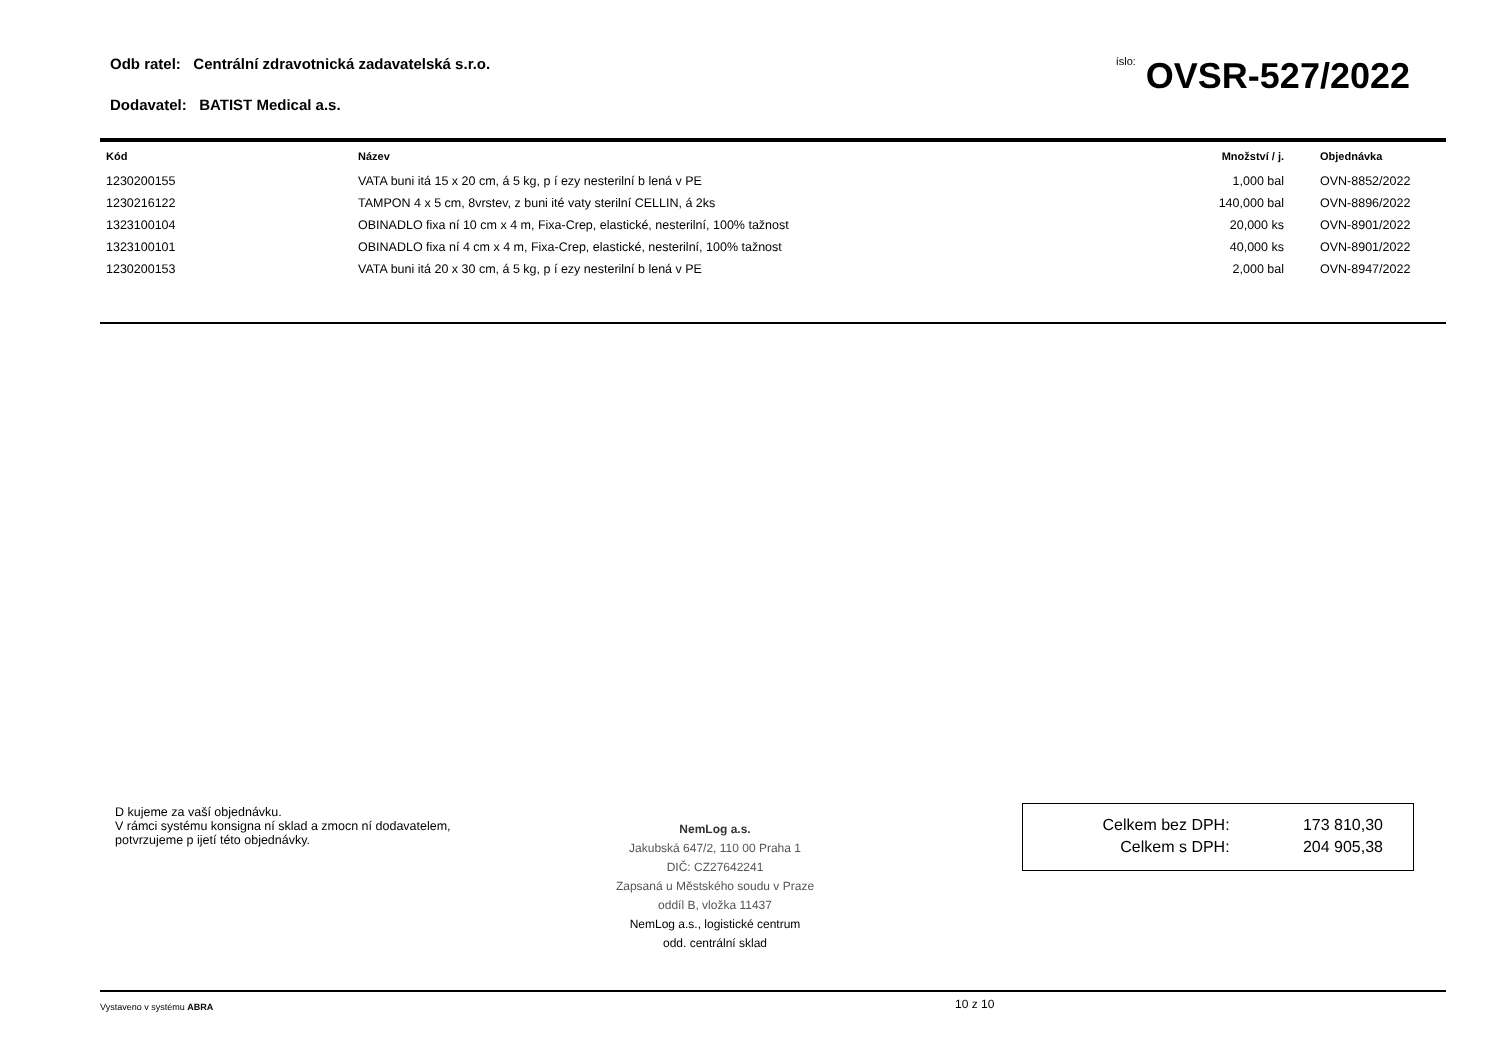<sup>íslo:</sup> OVSR-527/2022
Odb ratel: Centrální zdravotnická zadavatelská s.r.o.
Dodavatel: BATIST Medical a.s.
| Kód | Název | Množství / j. | Objednávka |
| --- | --- | --- | --- |
| 1230200155 | VATA buni itá 15 x 20 cm, á 5 kg, p í ezy nesterilní b lená v PE | 1,000 bal | OVN-8852/2022 |
| 1230216122 | TAMPON 4 x 5 cm, 8vrstev, z buni ité vaty sterilní CELLIN, á 2ks | 140,000 bal | OVN-8896/2022 |
| 1323100104 | OBINADLO fixa ní 10 cm x 4 m, Fixa-Crep, elastické, nesterilní, 100% tažnost | 20,000 ks | OVN-8901/2022 |
| 1323100101 | OBINADLO fixa ní 4 cm x 4 m, Fixa-Crep, elastické, nesterilní, 100% tažnost | 40,000 ks | OVN-8901/2022 |
| 1230200153 | VATA buni itá 20 x 30 cm, á 5 kg, p í ezy nesterilní b lená v PE | 2,000 bal | OVN-8947/2022 |
D kujeme za vaší objednávku.
V rámci systému konsigna ní sklad a zmocn ní dodavatelem,
potvrzujeme p ijetí této objednávky.
NemLog a.s.
Jakubská 647/2, 110 00 Praha 1
DIČ: CZ27642241
Zapsaná u Městského soudu v Praze
oddíl B, vložka 11437
NemLog a.s., logistické centrum
odd. centrální sklad
| Celkem bez DPH: | 173 810,30 |
| Celkem s DPH: | 204 905,38 |
Vystaveno v systému ABRA 10 z 10